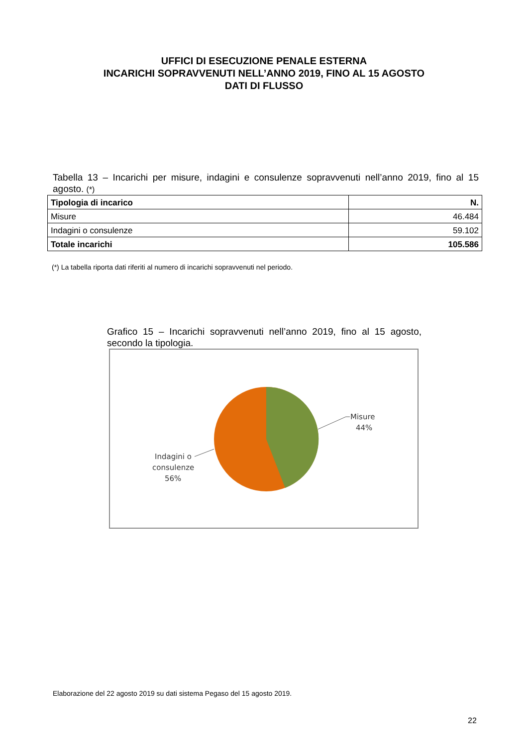UFFICI DI ESECUZIONE PENALE ESTERNA
INCARICHI SOPRAVVENUTI NELL’ANNO 2019, FINO AL 15 AGOSTO
DATI DI FLUSSO
Tabella 13 – Incarichi per misure, indagini e consulenze sopravvenuti nell’anno 2019, fino al 15 agosto. (*)
| Tipologia di incarico | N. |
| --- | --- |
| Misure | 46.484 |
| Indagini o consulenze | 59.102 |
| Totale incarichi | 105.586 |
(*) La tabella riporta dati riferiti al numero di incarichi sopravvenuti nel periodo.
Grafico 15 – Incarichi sopravvenuti nell’anno 2019, fino al 15 agosto, secondo la tipologia.
Misure
44%
Indagini o
consulenze
56%
Elaborazione del 22 agosto 2019 su dati sistema Pegaso del 15 agosto 2019.
22